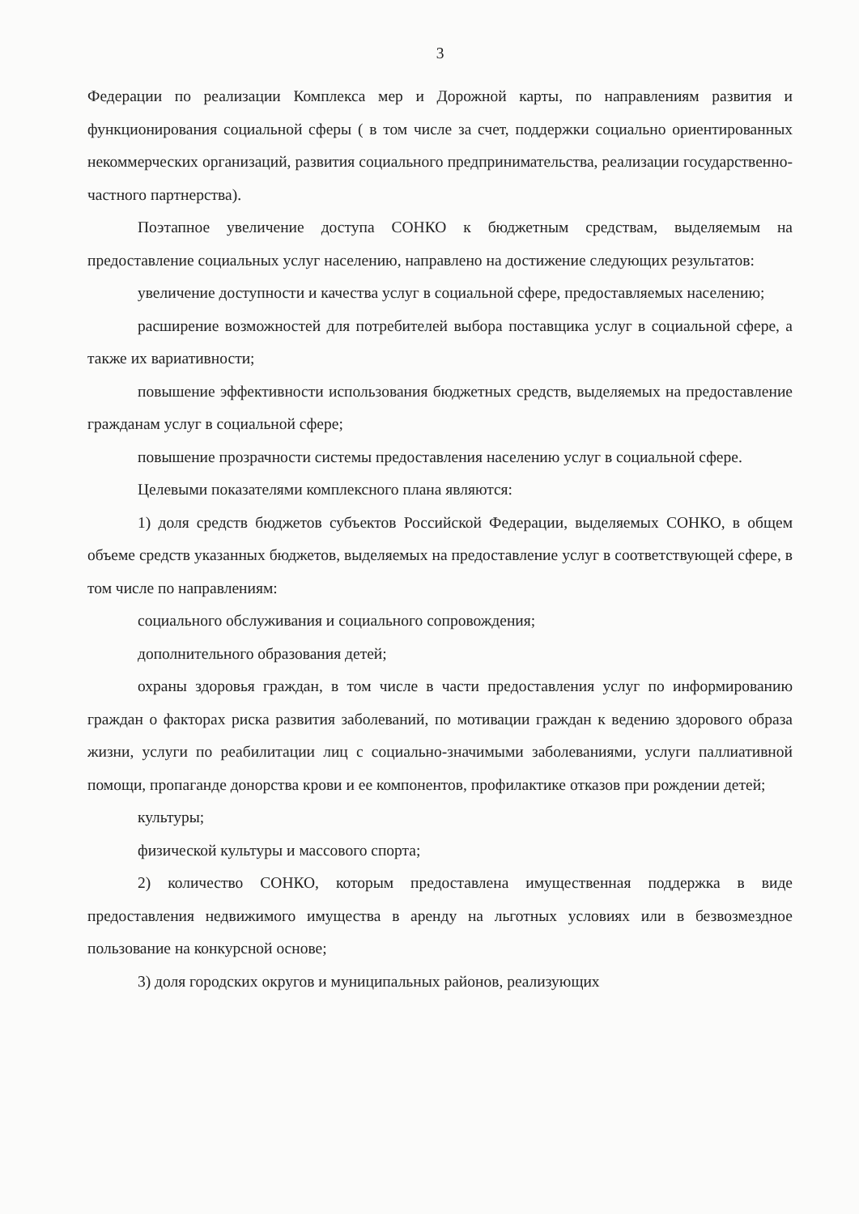3
Федерации по реализации Комплекса мер и Дорожной карты, по направлениям развития и функционирования социальной сферы ( в том числе за счет, поддержки социально ориентированных некоммерческих организаций, развития социального предпринимательства, реализации государственно-частного партнерства).
Поэтапное увеличение доступа СОНКО к бюджетным средствам, выделяемым на предоставление социальных услуг населению, направлено на достижение следующих результатов:
увеличение доступности и качества услуг в социальной сфере, предоставляемых населению;
расширение возможностей для потребителей выбора поставщика услуг в социальной сфере, а также их вариативности;
повышение эффективности использования бюджетных средств, выделяемых на предоставление гражданам услуг в социальной сфере;
повышение прозрачности системы предоставления населению услуг в социальной сфере.
Целевыми показателями комплексного плана являются:
1) доля средств бюджетов субъектов Российской Федерации, выделяемых СОНКО, в общем объеме средств указанных бюджетов, выделяемых на предоставление услуг в соответствующей сфере, в том числе по направлениям:
социального обслуживания и социального сопровождения;
дополнительного образования детей;
охраны здоровья граждан, в том числе в части предоставления услуг по информированию граждан о факторах риска развития заболеваний, по мотивации граждан к ведению здорового образа жизни, услуги по реабилитации лиц с социально-значимыми заболеваниями, услуги паллиативной помощи, пропаганде донорства крови и ее компонентов, профилактике отказов при рождении детей;
культуры;
физической культуры и массового спорта;
2) количество СОНКО, которым предоставлена имущественная поддержка в виде предоставления недвижимого имущества в аренду на льготных условиях или в безвозмездное пользование на конкурсной основе;
3) доля городских округов и муниципальных районов, реализующих